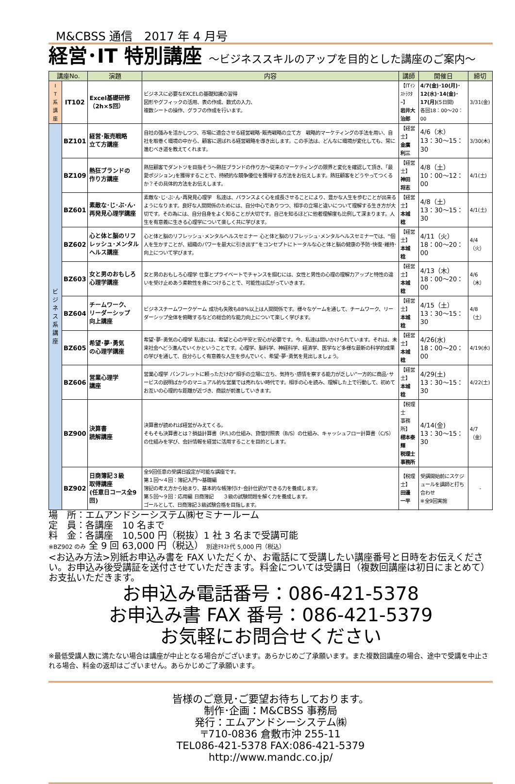M&CBSS 通信　2017 年 4 月号
経営･IT 特別講座 ～ビジネススキルのアップを目的とした講座のご案内～
| 講座No. | | 演題 | 内容 | 講師 | 開催日 | 締切 |
| --- | --- | --- | --- | --- | --- | --- |
| I T 系 講 座 | IT102 | Excel基礎研修 （2h×5回） | ビジネスに必要なEXCELの基礎知識の習得 図形やグフィックの活用、表の作成、数式の入力、 複数シートの操作、グラフの作成を行います。 | 【ITｲﾝｽﾄﾗｸﾀｰ】 岩井大治郎 | 4/7(金)･10(月)･ 12(水)･14(金)･ 17(月) (5日間) 各回18：00～20：00 | 3/31(金) |
| ビ ジ ネ ス 系 講 座 | BZ101 | 経営･販売戦略 立て方講座 | 自社の強みを活かしつつ、市場に適合させる経営戦略･販売戦略の立て方 戦略的マーケティングの手法を用い、自社を取巻く環境の中から、顧客に選ばれる経営戦略を導き出します。この手法は、どんなに環境が変化しても、常に進むべき道を教えてくれます。 | 【経営士】 金廣 利三 | 4/6（木） 13：30～15：30 | 3/30(木) |
| | BZ109 | 熱狂ブランドの 作り方講座 | 熱狂顧客でダントツを目指そう～熱狂ブランドの作り方～従来のマーケティングの限界と変化を確認して頂き、｢最愛ポジション｣を獲得することで、持続的な競争優位を獲得する方法をお伝えします。熱狂顧客をどうやってつくるか？その具体的方法をお伝えします。 | 【経営士】 神田 将志 | 4/8（土） 10：00～12：00 | 4/1(土) |
| | BZ601 | 素敵な･じ･ぶ･ん･再発見心理学講座 | 素敵な･じ･ぶ･ん･再発見心理学 私達は、バランスよく心を成長させることにより、豊かな人生を歩むことが出来るようになります。良好な人間関係のためには、自分中心でありつつ、相手の立場と違いについて理解する生き方が大切です。その為には、自分自身をよく知ることが大切です。自己を知るほどに他者理解度も比例して深まります。人生を有意義に生きる心理学について楽しく共に学びます。 | 【経営士】 本城 稔 | 4/8（土） 13：30～15：30 | 4/1(土) |
| | BZ602 | 心と体と脳のリフレッシュ･メンタルヘルス講座 | 心と体と脳のリフレッシュ･メンタルヘルスセミナー 心と体と脳のリフレッシュ･メンタルヘルスセミナーでは、“個人を生かすことが、組織のパワーを最大に引き出す”をコンセプトにトータルな心と体と脳の健康の予防･快復･維持･向上について学びます。 | 【経営士】 本城 稔 | 4/11（火） 18：00～20：00 | 4/4（火） |
| | BZ603 | 女と男のおもしろ心理学講座 | 女と男のおもしろ心理学 仕事とプライベートでチャンスを掴むには、女性と男性の心理の理解力アップと特性の違いを受け止めあう柔軟性を身につけることで、可能性は広がっていきます。 | 【経営士】 本城 稔 | 4/13（木） 18：00～20：00 | 4/6（木） |
| | BZ604 | チームワーク、 リーダーシップ 向上講座 | ビジネスチームワークゲーム 成功も失敗も88%以上は人間関係です。様々なゲームを通して、チームワーク、リーダーシップ全体を俯瞰するなどの総合的な能力向上について楽しく学びます。 | 【経営士】 本城 稔 | 4/15（土） 13：30～15：30 | 4/8（土） |
| | BZ605 | 希望･夢･勇気 の心理学講座 | 希望･夢･勇気の心理学 私達には、希望と心の平安と安心が必要です。今、私達は問いかけられています。それは、未来社会へどう進んでいくかということです。心理学、脳科学、神経科学、経済学、医学など多様な最新の科学的成果の学びを通して、自分らしく有意義な人生を歩んでいく、希望･夢･勇気を見出しましょう。 | 【経営士】 本城 稔 | 4/26(水) 18：00～20：00 | 4/19(水) |
| | BZ606 | 営業心理学 講座 | 営業心理学 パンフレットに頼っただけの“相手の立場に立ち、気持ち･感情を察する能力が乏しい”一方的に商品･サービスの説明ばかりのマニュアル的な営業では売れない時代です。相手の心を読み、理解した上で行動して、初めてお互いの心理的な距離が近づき、商談が前進していきます。 | 【経営士】 本城 稔 | 4/29(土) 13：30～15：30 | 4/22(土) |
| | BZ900 | 決算書 読解講座 | 決算書が読めれば経営がみえてくる。 そもそも決算書とは？損益計算書（P/L)の仕組み、貸借対照表（B/S）の仕組み、キャッシュフロー計算書（C/S）の仕組みを学び、会計情報を経営に活用することを目的とします。 | 【税理士 事務所】 栩本泰輝 税理士事務所 | 4/14(金) 13：30～15：30 | 4/7（金） |
| | BZ902 | 日商簿記３級 取得講座 (任意日コース全9回) | 全9回任意の受講日設定が可能な講座です。 第１回～４回：簿記入門～基礎編 簿記の考え方から始まり、基本的な帳簿付け･会計仕訳ができる力を養成します。 第５回～９回：応用編 日商簿記 ３級の試験問題を解く力を養成します。 ゴールとして、日商簿記３級試験合格を目指します。 | 【税理士】 田邊 一平 | 受講開始前にスケジュールを講師と打ち合わせ ※全9回実施 | - |
場　所：エムアンドシーシステム㈱セミナールーム
定　員：各講座　10 名まで
料　金：各講座　10,500 円（税抜）1 社 3 名まで受講可能
※BZ902 のみ 全 9 回 63,000 円（税込） 別途ﾃｷｽﾄ代 5,000 円（税込）
<お込み方法>別紙お申込み書を FAX いただくか、お電話にて受講したい講座番号と日時をお伝えください。お申込み後受講証を送付させていただきます。料金については受講日（複数回講座は初日にまとめて）お支払いただきます。
お申込み電話番号：086-421-5378
お申込み書 FAX 番号：086-421-5379
お気軽にお問合せください
※最低受講人数に満たない場合は講座が中止となる場合がございます。あらかじめご了承願います。また複数回講座の場合、途中で受講を中止される場合、料金の返却はございません。あらかじめご了承願います。
皆様のご意見･ご要望お待ちしております。
制作･企画：M&CBSS 事務局
発行：エムアンドシーシステム㈱
〒710-0836 倉敷市沖 255-11
TEL086-421-5378 FAX:086-421-5379
http://www.mandc.co.jp/